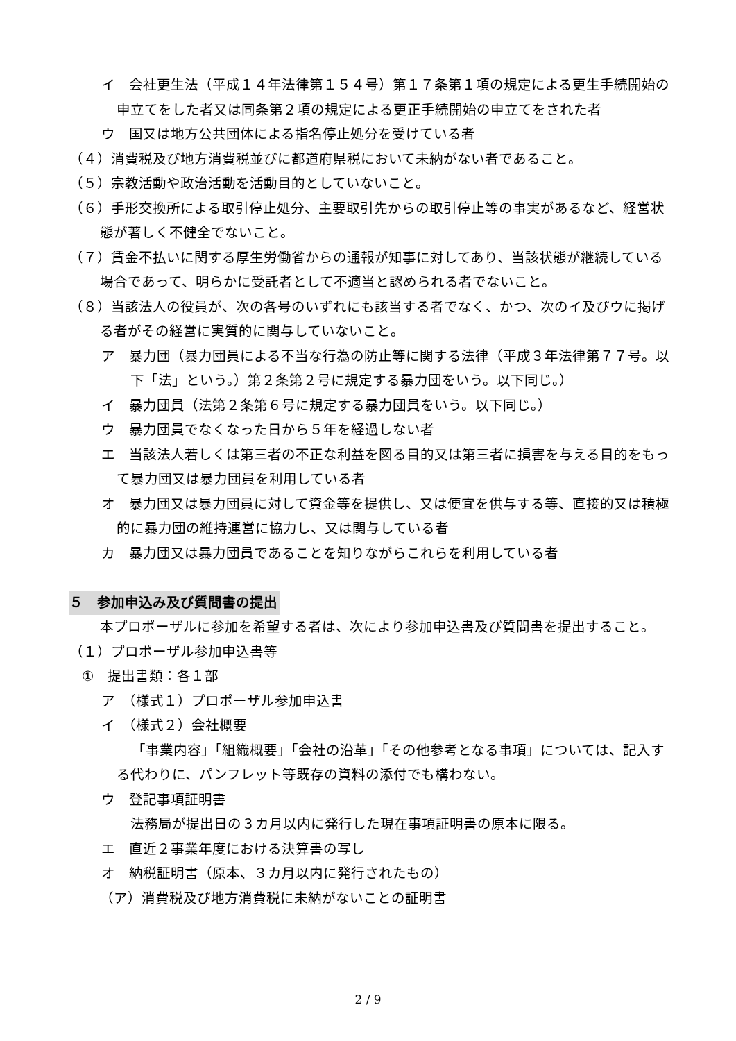イ　会社更生法（平成１４年法律第１５４号）第１７条第１項の規定による更生手続開始の申立てをした者又は同条第２項の規定による更正手続開始の申立てをされた者
ウ　国又は地方公共団体による指名停止処分を受けている者
（４）消費税及び地方消費税並びに都道府県税において未納がない者であること。
（５）宗教活動や政治活動を活動目的としていないこと。
（６）手形交換所による取引停止処分、主要取引先からの取引停止等の事実があるなど、経営状態が著しく不健全でないこと。
（７）賃金不払いに関する厚生労働省からの通報が知事に対してあり、当該状態が継続している場合であって、明らかに受託者として不適当と認められる者でないこと。
（８）当該法人の役員が、次の各号のいずれにも該当する者でなく、かつ、次のイ及びウに掲げる者がその経営に実質的に関与していないこと。
ア　暴力団（暴力団員による不当な行為の防止等に関する法律（平成３年法律第７７号。以下「法」という。）第２条第２号に規定する暴力団をいう。以下同じ。）
イ　暴力団員（法第２条第６号に規定する暴力団員をいう。以下同じ。）
ウ　暴力団員でなくなった日から５年を経過しない者
エ　当該法人若しくは第三者の不正な利益を図る目的又は第三者に損害を与える目的をもって暴力団又は暴力団員を利用している者
オ　暴力団又は暴力団員に対して資金等を提供し、又は便宜を供与する等、直接的又は積極的に暴力団の維持運営に協力し、又は関与している者
カ　暴力団又は暴力団員であることを知りながらこれらを利用している者
５　参加申込み及び質問書の提出
本プロポーザルに参加を希望する者は、次により参加申込書及び質問書を提出すること。
（１）プロポーザル参加申込書等
①　提出書類：各１部
ア　（様式１）プロポーザル参加申込書
イ　（様式２）会社概要
「事業内容」「組織概要」「会社の沿革」「その他参考となる事項」については、記入する代わりに、パンフレット等既存の資料の添付でも構わない。
ウ　登記事項証明書
法務局が提出日の３カ月以内に発行した現在事項証明書の原本に限る。
エ　直近２事業年度における決算書の写し
オ　納税証明書（原本、３カ月以内に発行されたもの）
（ア）消費税及び地方消費税に未納がないことの証明書
2 / 9